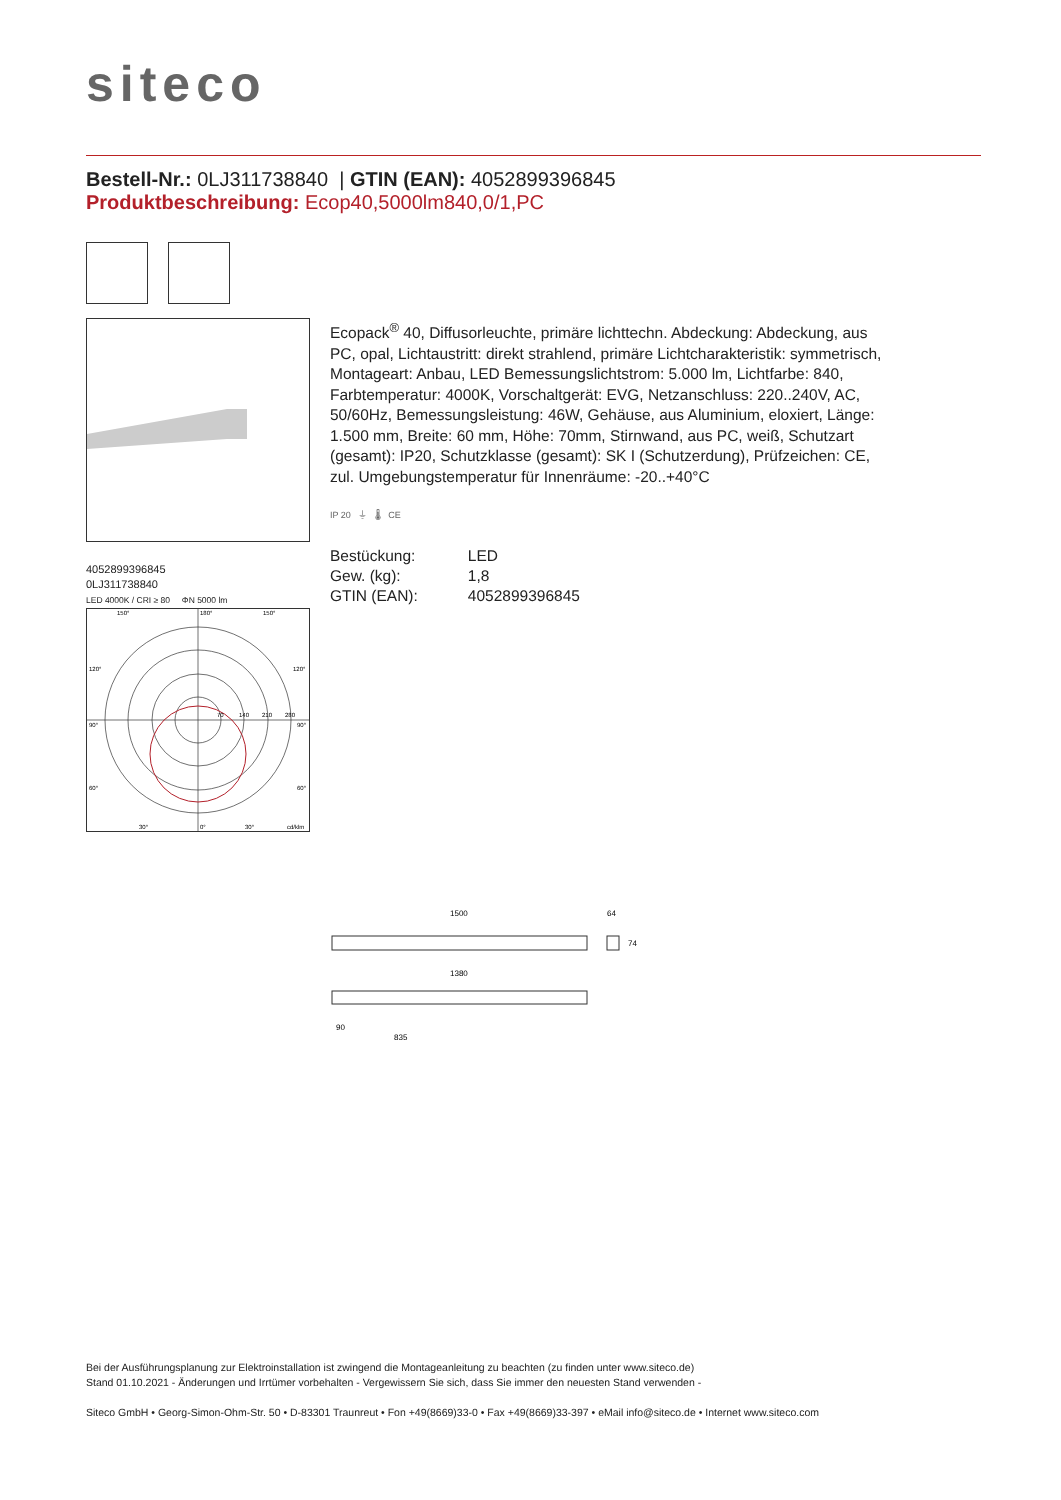siteco
Bestell-Nr.: 0LJ311738840 | GTIN (EAN): 4052899396845
Produktbeschreibung: Ecop40,5000lm840,0/1,PC
4052899396845
0LJ311738840
LED 4000K / CRI ≥ 80 ΦN 5000 lm
150°
180°
150°
120°
120°
90°
90°
60°
60°
30°
0°
30°
cd/klm
70
140
210
280
Ecopack<sup>®</sup> 40, Diffusorleuchte, primäre lichttechn. Abdeckung: Abdeckung, aus PC, opal, Lichtaustritt: direkt strahlend, primäre Lichtcharakteristik: symmetrisch, Montageart: Anbau, LED Bemessungslichtstrom: 5.000 lm, Lichtfarbe: 840, Farbtemperatur: 4000K, Vorschaltgerät: EVG, Netzanschluss: 220..240V, AC, 50/60Hz, Bemessungsleistung: 46W, Gehäuse, aus Aluminium, eloxiert, Länge: 1.500 mm, Breite: 60 mm, Höhe: 70mm, Stirnwand, aus PC, weiß, Schutzart (gesamt): IP20, Schutzklasse (gesamt): SK I (Schutzerdung), Prüfzeichen: CE, zul. Umgebungstemperatur für Innenräume: -20..+40°C
IP 20 ⏚ 🌡 CE
| Bestückung: | LED |
| Gew. (kg): | 1,8 |
| GTIN (EAN): | 4052899396845 |
1500
64
74
1380
90
835
Bei der Ausführungsplanung zur Elektroinstallation ist zwingend die Montageanleitung zu beachten (zu finden unter www.siteco.de)
Stand 01.10.2021 - Änderungen und Irrtümer vorbehalten - Vergewissern Sie sich, dass Sie immer den neuesten Stand verwenden -
Siteco GmbH • Georg-Simon-Ohm-Str. 50 • D-83301 Traunreut • Fon +49(8669)33-0 • Fax +49(8669)33-397 • eMail info@siteco.de • Internet www.siteco.com